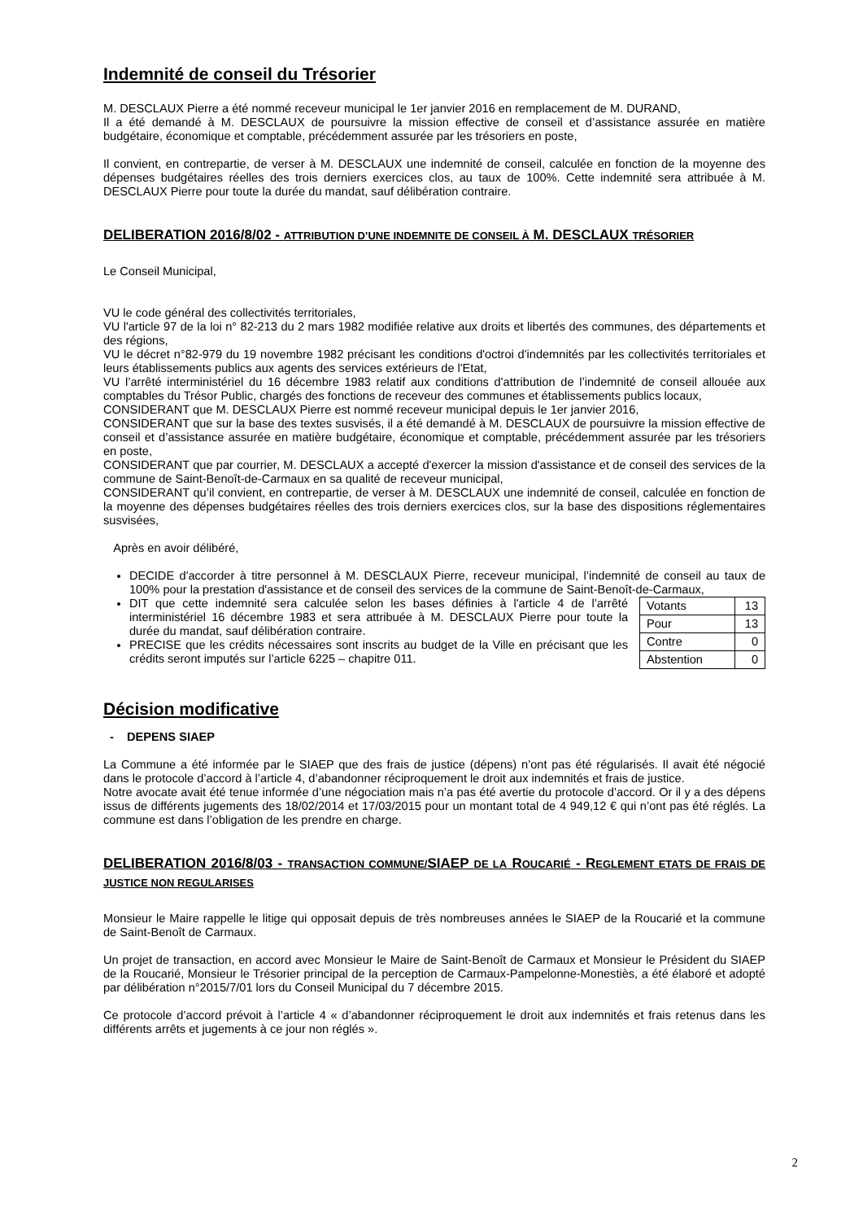Indemnité de conseil du Trésorier
M. DESCLAUX Pierre a été nommé receveur municipal le 1er janvier 2016 en remplacement de M. DURAND,
Il a été demandé à M. DESCLAUX de poursuivre la mission effective de conseil et d’assistance assurée en matière budgétaire, économique et comptable, précédemment assurée par les trésoriers en poste,
Il convient, en contrepartie, de verser à M. DESCLAUX une indemnité de conseil, calculée en fonction de la moyenne des dépenses budgétaires réelles des trois derniers exercices clos, au taux de 100%. Cette indemnité sera attribuée à M. DESCLAUX Pierre pour toute la durée du mandat, sauf délibération contraire.
DELIBERATION 2016/8/02 - ATTRIBUTION D’UNE INDEMNITE DE CONSEIL À M. DESCLAUX TRÉSORIER
Le Conseil Municipal,
VU le code général des collectivités territoriales,
VU l'article 97 de la loi n° 82-213 du 2 mars 1982 modifiée relative aux droits et libertés des communes, des départements et des régions,
VU le décret n°82-979 du 19 novembre 1982 précisant les conditions d'octroi d'indemnités par les collectivités territoriales et leurs établissements publics aux agents des services extérieurs de l'Etat,
VU l’arrêté interministériel du 16 décembre 1983 relatif aux conditions d'attribution de l’indemnité de conseil allouée aux comptables du Trésor Public, chargés des fonctions de receveur des communes et établissements publics locaux,
CONSIDERANT que M. DESCLAUX Pierre est nommé receveur municipal depuis le 1er janvier 2016,
CONSIDERANT que sur la base des textes susvisés, il a été demandé à M. DESCLAUX de poursuivre la mission effective de conseil et d’assistance assurée en matière budgétaire, économique et comptable, précédemment assurée par les trésoriers en poste,
CONSIDERANT que par courrier, M. DESCLAUX a accepté d'exercer la mission d'assistance et de conseil des services de la commune de Saint-Benoît-de-Carmaux en sa qualité de receveur municipal,
CONSIDERANT qu’il convient, en contrepartie, de verser à M. DESCLAUX une indemnité de conseil, calculée en fonction de la moyenne des dépenses budgétaires réelles des trois derniers exercices clos, sur la base des dispositions réglementaires susvisées,
Après en avoir délibéré,
DECIDE d'accorder à titre personnel à M. DESCLAUX Pierre, receveur municipal, l’indemnité de conseil au taux de 100% pour la prestation d'assistance et de conseil des services de la commune de Saint-Benoît-de-Carmaux,
| Votants | 13 |
| Pour | 13 |
| Contre | 0 |
| Abstention | 0 |
DIT que cette indemnité sera calculée selon les bases définies à l'article 4 de l’arrêté interministériel 16 décembre 1983 et sera attribuée à M. DESCLAUX Pierre pour toute la durée du mandat, sauf délibération contraire.
PRECISE que les crédits nécessaires sont inscrits au budget de la Ville en précisant que les crédits seront imputés sur l’article 6225 – chapitre 011.
Décision modificative
- DEPENS SIAEP
La Commune a été informée par le SIAEP que des frais de justice (dépens) n’ont pas été régularisés. Il avait été négocié dans le protocole d’accord à l’article 4, d’abandonner réciproquement le droit aux indemnités et frais de justice.
Notre avocate avait été tenue informée d’une négociation mais n’a pas été avertie du protocole d’accord. Or il y a des dépens issus de différents jugements des 18/02/2014 et 17/03/2015 pour un montant total de 4 949,12 € qui n’ont pas été réglés. La commune est dans l’obligation de les prendre en charge.
DELIBERATION 2016/8/03 - TRANSACTION COMMUNE/SIAEP DE LA ROUCARIÉ - REGLEMENT ETATS DE FRAIS DE JUSTICE NON REGULARISES
Monsieur le Maire rappelle le litige qui opposait depuis de très nombreuses années le SIAEP de la Roucarié et la commune de Saint-Benoît de Carmaux.
Un projet de transaction, en accord avec Monsieur le Maire de Saint-Benoît de Carmaux et Monsieur le Président du SIAEP de la Roucarié, Monsieur le Trésorier principal de la perception de Carmaux-Pampelonne-Monestiès, a été élaboré et adopté par délibération n°2015/7/01 lors du Conseil Municipal du 7 décembre 2015.
Ce protocole d’accord prévoit à l’article 4 « d’abandonner réciproquement le droit aux indemnités et frais retenus dans les différents arrêts et jugements à ce jour non réglés ».
2